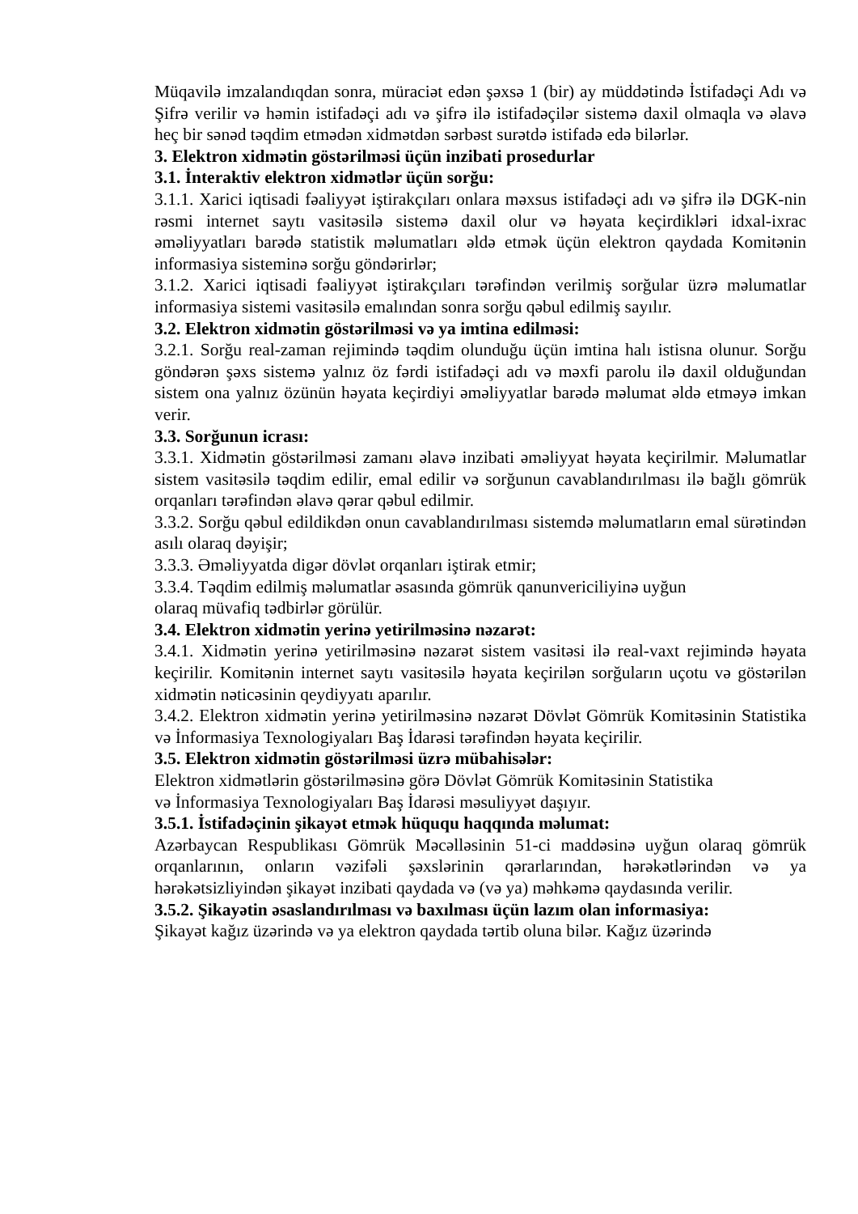Müqavilə imzalandıqdan sonra, müraciət edən şəxsə 1 (bir) ay müddətində İstifadəçi Adı və Şifrə verilir və həmin istifadəçi adı və şifrə ilə istifadəçilər sistemə daxil olmaqla və əlavə heç bir sənəd təqdim etmədən xidmətdən sərbəst surətdə istifadə edə bilərlər.
3. Elektron xidmətin göstərilməsi üçün inzibati prosedurlar
3.1. İnteraktiv elektron xidmətlər üçün sorğu:
3.1.1. Xarici iqtisadi fəaliyyət iştirakçıları onlara məxsus istifadəçi adı və şifrə ilə DGK-nin rəsmi internet saytı vasitəsilə sistemə daxil olur və həyata keçirdikləri idxal-ixrac əməliyyatları barədə statistik məlumatları əldə etmək üçün elektron qaydada Komitənin informasiya sisteminə sorğu göndərirlər;
3.1.2. Xarici iqtisadi fəaliyyət iştirakçıları tərəfindən verilmiş sorğular üzrə məlumatlar informasiya sistemi vasitəsilə emalından sonra sorğu qəbul edilmiş sayılır.
3.2. Elektron xidmətin göstərilməsi və ya imtina edilməsi:
3.2.1. Sorğu real-zaman rejimində təqdim olunduğu üçün imtina halı istisna olunur. Sorğu göndərən şəxs sistemə yalnız öz fərdi istifadəçi adı və məxfi parolu ilə daxil olduğundan sistem ona yalnız özünün həyata keçirdiyi əməliyyatlar barədə məlumat əldə etməyə imkan verir.
3.3. Sorğunun icrası:
3.3.1. Xidmətin göstərilməsi zamanı əlavə inzibati əməliyyat həyata keçirilmir. Məlumatlar sistem vasitəsilə təqdim edilir, emal edilir və sorğunun cavablandırılması ilə bağlı gömrük orqanları tərəfindən əlavə qərar qəbul edilmir.
3.3.2. Sorğu qəbul edildikdən onun cavablandırılması sistemdə məlumatların emal sürətindən asılı olaraq dəyişir;
3.3.3. Əməliyyatda digər dövlət orqanları iştirak etmir;
3.3.4. Təqdim edilmiş məlumatlar əsasında gömrük qanunvericiliyinə uyğun
olaraq müvafiq tədbirlər görülür.
3.4. Elektron xidmətin yerinə yetirilməsinə nəzarət:
3.4.1. Xidmətin yerinə yetirilməsinə nəzarət sistem vasitəsi ilə real-vaxt rejimində həyata keçirilir. Komitənin internet saytı vasitəsilə həyata keçirilən sorğuların uçotu və göstərilən xidmətin nəticəsinin qeydiyyatı aparılır.
3.4.2. Elektron xidmətin yerinə yetirilməsinə nəzarət Dövlət Gömrük Komitəsinin Statistika və İnformasiya Texnologiyaları Baş İdarəsi tərəfindən həyata keçirilir.
3.5. Elektron xidmətin göstərilməsi üzrə mübahisələr:
Elektron xidmətlərin göstərilməsinə görə Dövlət Gömrük Komitəsinin Statistika
və İnformasiya Texnologiyaları Baş İdarəsi məsuliyyət daşıyır.
3.5.1. İstifadəçinin şikayət etmək hüququ haqqında məlumat:
Azərbaycan Respublikası Gömrük Məcəlləsinin 51-ci maddəsinə uyğun olaraq gömrük orqanlarının, onların vəzifəli şəxslərinin qərarlarından, hərəkətlərindən və ya hərəkətsizliyindən şikayət inzibati qaydada və (və ya) məhkəmə qaydasında verilir.
3.5.2. Şikayətin əsaslandırılması və baxılması üçün lazım olan informasiya:
Şikayət kağız üzərində və ya elektron qaydada tərtib oluna bilər. Kağız üzərində